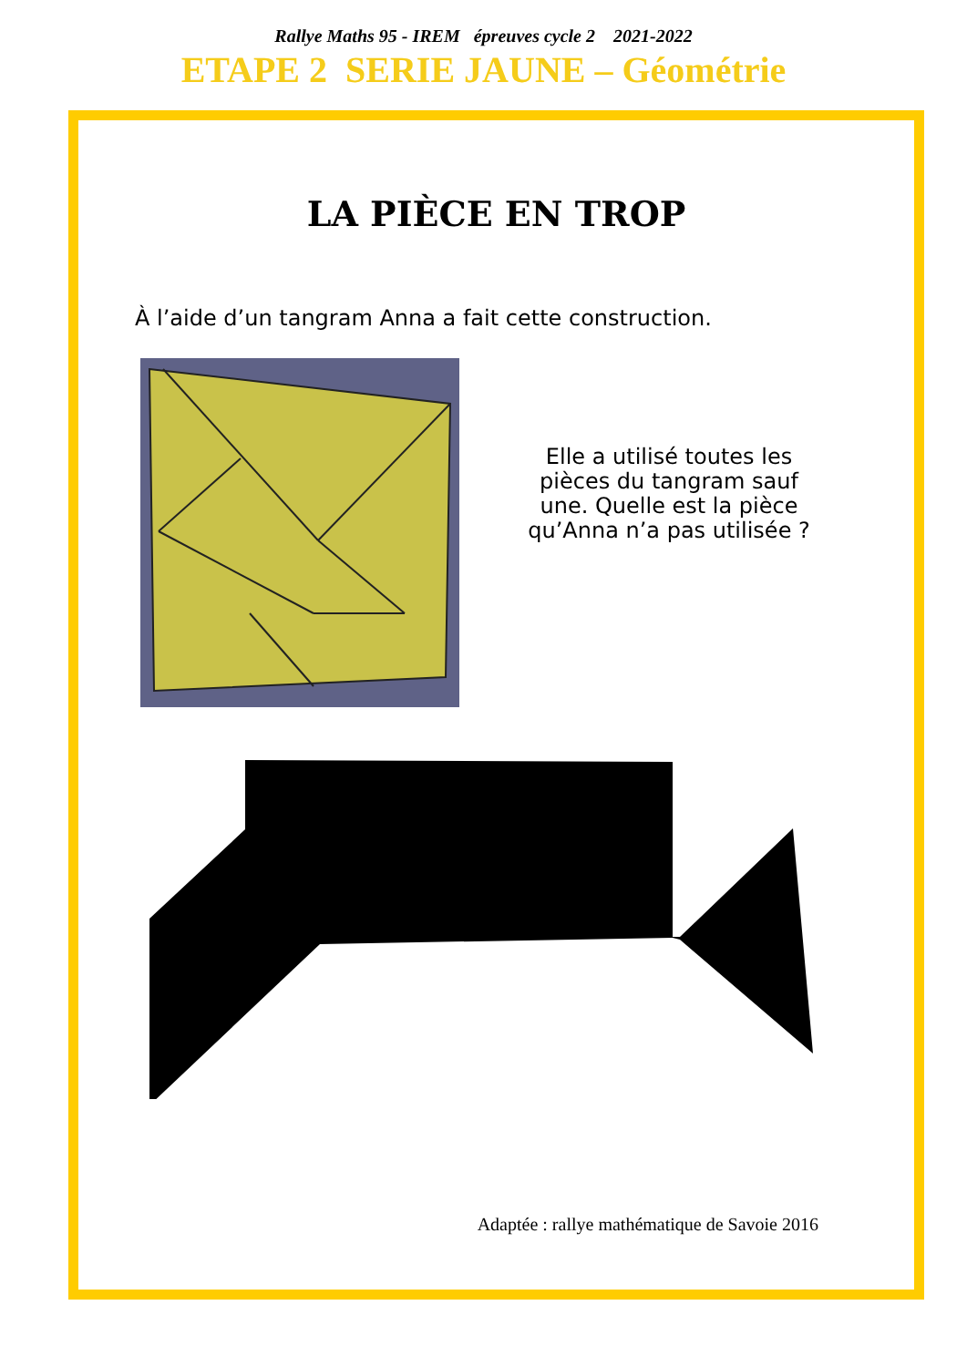Rallye Maths 95 - IREM épreuves cycle 2 2021-2022
ETAPE 2 SERIE JAUNE – Géométrie
LA PIÈCE EN TROP
À l’aide d’un tangram Anna a fait cette construction.
Elle a utilisé toutes les pièces du tangram sauf une. Quelle est la pièce qu’Anna n’a pas utilisée ?
Adaptée : rallye mathématique de Savoie 2016